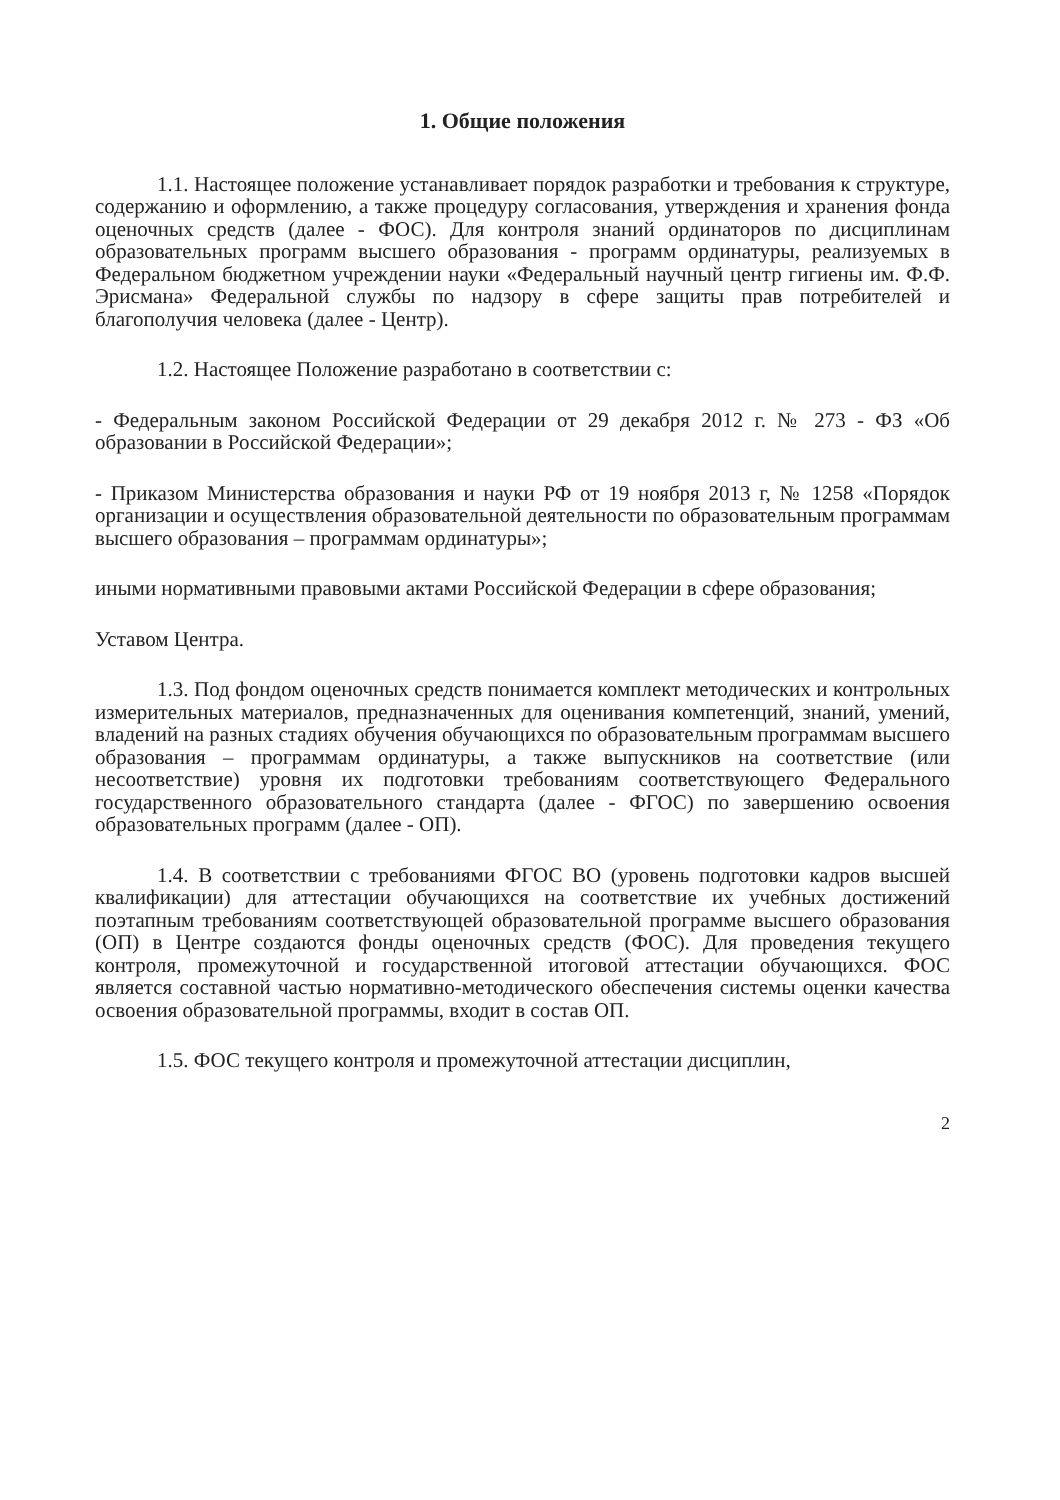1. Общие положения
1.1. Настоящее положение устанавливает порядок разработки и требования к структуре, содержанию и оформлению, а также процедуру согласования, утверждения и хранения фонда оценочных средств (далее - ФОС). Для контроля знаний ординаторов по дисциплинам образовательных программ высшего образования - программ ординатуры, реализуемых в Федеральном бюджетном учреждении науки «Федеральный научный центр гигиены им. Ф.Ф. Эрисмана» Федеральной службы по надзору в сфере защиты прав потребителей и благополучия человека (далее - Центр).
1.2. Настоящее Положение разработано в соответствии с:
- Федеральным законом Российской Федерации от 29 декабря 2012 г. № 273 - ФЗ «Об образовании в Российской Федерации»;
- Приказом Министерства образования и науки РФ от 19 ноября 2013 г, № 1258 «Порядок организации и осуществления образовательной деятельности по образовательным программам высшего образования – программам ординатуры»;
иными нормативными правовыми актами Российской Федерации в сфере образования;
Уставом Центра.
1.3. Под фондом оценочных средств понимается комплект методических и контрольных измерительных материалов, предназначенных для оценивания компетенций, знаний, умений, владений на разных стадиях обучения обучающихся по образовательным программам высшего образования – программам ординатуры, а также выпускников на соответствие (или несоответствие) уровня их подготовки требованиям соответствующего Федерального государственного образовательного стандарта (далее - ФГОС) по завершению освоения образовательных программ (далее - ОП).
1.4. В соответствии с требованиями ФГОС ВО (уровень подготовки кадров высшей квалификации) для аттестации обучающихся на соответствие их учебных достижений поэтапным требованиям соответствующей образовательной программе высшего образования (ОП) в Центре создаются фонды оценочных средств (ФОС). Для проведения текущего контроля, промежуточной и государственной итоговой аттестации обучающихся. ФОС является составной частью нормативно-методического обеспечения системы оценки качества освоения образовательной программы, входит в состав ОП.
1.5. ФОС текущего контроля и промежуточной аттестации дисциплин,
2